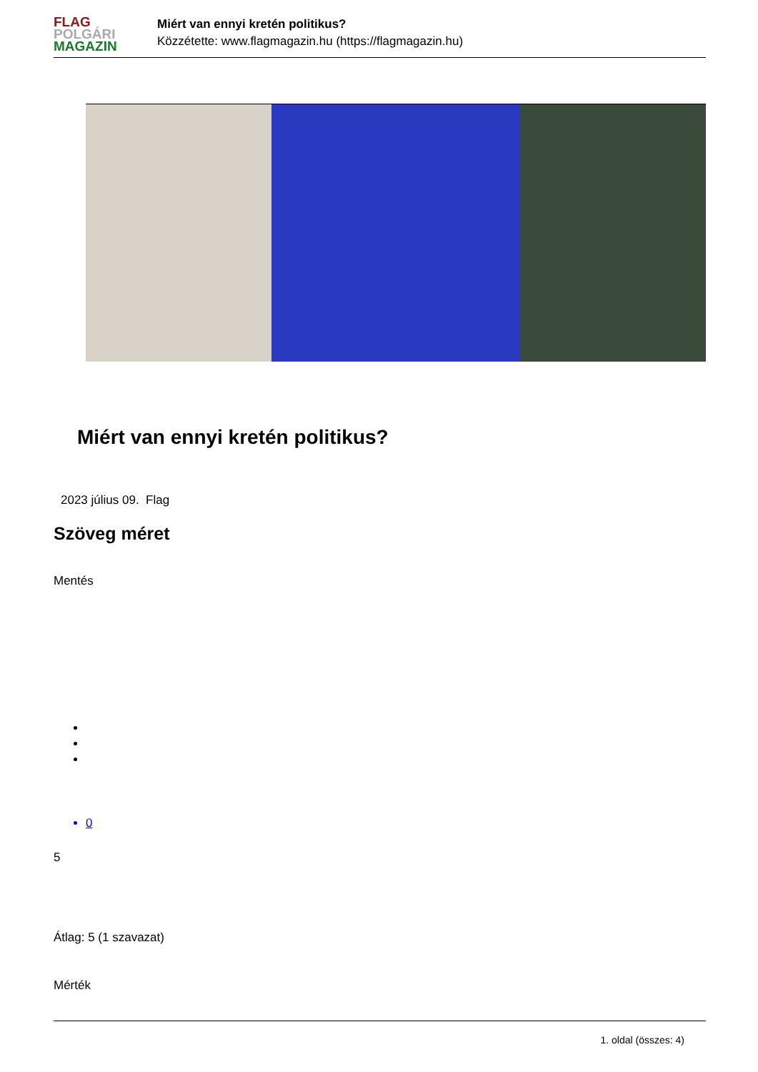FLAG
POLGÁRI
MAGAZIN
Miért van ennyi kretén politikus?
Közzétette: www.flagmagazin.hu (https://flagmagazin.hu)
Miért van ennyi kretén politikus?
2023 július 09. Flag
Szöveg méret
Mentés
0
5
Átlag: 5 (1 szavazat)
Mérték
1. oldal (összes: 4)